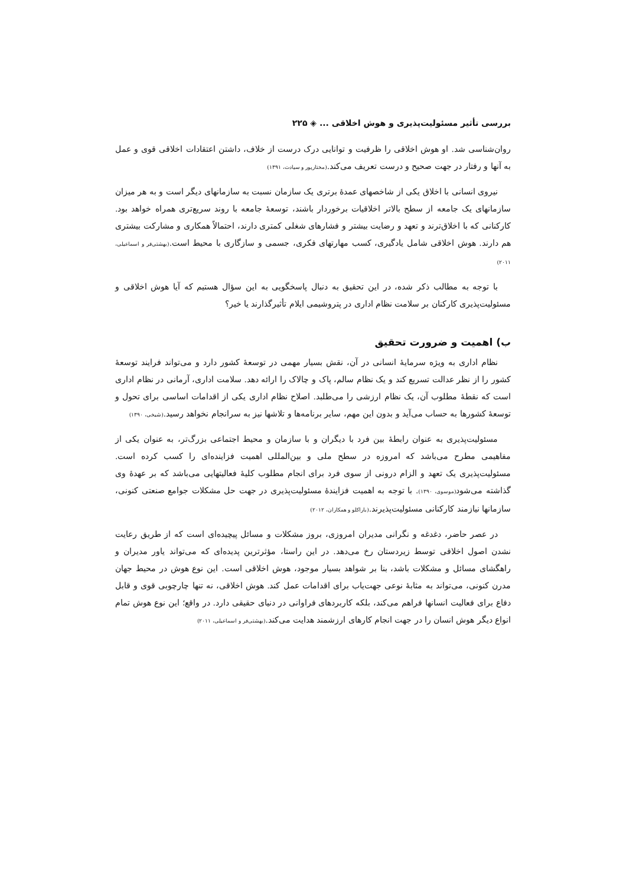بررسی تأثیر مسئولیت‌پذیری و هوش اخلاقی ... ◈ ۲۲۵
روان‌شناسی شد. او هوش اخلاقی را ظرفیت و توانایی درک درست از خلاف، داشتن اعتقادات اخلاقی قوی و عمل به آنها و رفتار در جهت صحیح و درست تعریف می‌کند.(مختارپور و سیادت، ۱۳۹۱)
نیروی انسانی با اخلاق یکی از شاخصهای عمدهٔ برتری یک سازمان نسبت به سازمانهای دیگر است و به هر میزان سازمانهای یک جامعه از سطح بالاتر اخلاقیات برخوردار باشند، توسعهٔ جامعه با روند سریع‌تری همراه خواهد بود. کارکنانی که با اخلاق‌ترند و تعهد و رضایت بیشتر و فشارهای شغلی کمتری دارند، احتمالاً همکاری و مشارکت بیشتری هم دارند. هوش اخلاقی شامل یادگیری، کسب مهارتهای فکری، جسمی و سازگاری با محیط است.(بهشتی‌فر و اسماعیلی، ۲۰۱۱)
با توجه به مطالب ذکر شده، در این تحقیق به دنبال پاسخگویی به این سؤال هستیم که آیا هوش اخلاقی و مسئولیت‌پذیری کارکنان بر سلامت نظام اداری در پتروشیمی ایلام تأثیرگذارند یا خیر؟
ب) اهمیت و ضرورت تحقیق
نظام اداری به ویژه سرمایهٔ انسانی در آن، نقش بسیار مهمی در توسعهٔ کشور دارد و می‌تواند فرایند توسعهٔ کشور را از نظر عدالت تسریع کند و یک نظام سالم، پاک و چالاک را ارائه دهد. سلامت اداری، آرمانی در نظام اداری است که نقطهٔ مطلوب آن، یک نظام ارزشی را می‌طلبد. اصلاح نظام اداری یکی از اقدامات اساسی برای تحول و توسعهٔ کشورها به حساب می‌آید و بدون این مهم، سایر برنامه‌ها و تلاشها نیز به سرانجام نخواهد رسید.(شیخی، ۱۳۹۰)
مسئولیت‌پذیری به عنوان رابطهٔ بین فرد با دیگران و با سازمان و محیط اجتماعی بزرگ‌تر، به عنوان یکی از مفاهیمی مطرح می‌باشد که امروزه در سطح ملی و بین‌المللی اهمیت فزاینده‌ای را کسب کرده است. مسئولیت‌پذیری یک تعهد و الزام درونی از سوی فرد برای انجام مطلوب کلیهٔ فعالیتهایی می‌باشد که بر عهدهٔ وی گذاشته می‌شود(موسوی، ۱۳۹۰). با توجه به اهمیت فزایندهٔ مسئولیت‌پذیری در جهت حل مشکلات جوامع صنعتی کنونی، سازمانها نیازمند کارکنانی مسئولیت‌پذیرند.(باراکلو و همکاران، ۲۰۱۲)
در عصر حاضر، دغدغه و نگرانی مدیران امروزی، بروز مشکلات و مسائل پیچیده‌ای است که از طریق رعایت نشدن اصول اخلاقی توسط زیردستان رخ می‌دهد. در این راستا، مؤثرترین پدیده‌ای که می‌تواند یاور مدیران و راهگشای مسائل و مشکلات باشد، بنا بر شواهد بسیار موجود، هوش اخلاقی است. این نوع هوش در محیط جهان مدرن کنونی، می‌تواند به مثابهٔ نوعی جهت‌یاب برای اقدامات عمل کند. هوش اخلاقی، نه تنها چارچوبی قوی و قابل دفاع برای فعالیت انسانها فراهم می‌کند، بلکه کاربردهای فراوانی در دنیای حقیقی دارد. در واقع؛ این نوع هوش تمام انواع دیگر هوش انسان را در جهت انجام کارهای ارزشمند هدایت می‌کند.(بهشتی‌فر و اسماعیلی، ۲۰۱۱)